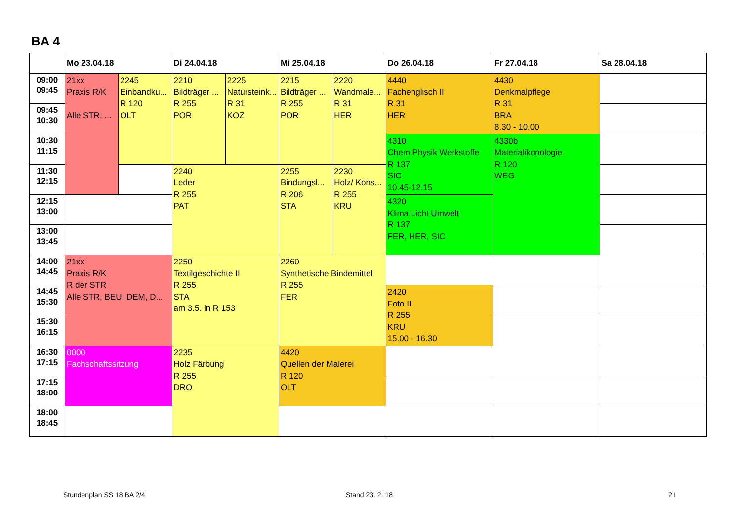BA 4
| | Mo 23.04.18 | | Di 24.04.18 | | Mi 25.04.18 | | Do 26.04.18 | Fr 27.04.18 | Sa 28.04.18 |
| --- | --- | --- | --- | --- | --- | --- | --- | --- | --- |
| 09:00 09:45 | 21xx Praxis R/K Alle STR, ... | 2245 Einbandku... R 120 OLT | 2210 Bildträger ... R 255 POR | 2225 Natursteink... R 31 KOZ | 2215 Bildträger ... R 255 POR | 2220 Wandmale... R 31 HER | 4440 Fachenglisch II R 31 HER | 4430 Denkmalpflege R 31 BRA 8.30 - 10.00 | |
| 09:45 10:30 | | | | | | | | | |
| 10:30 11:15 | | | | | | | 4310 Chem Physik Werkstoffe R 137 SIC 10.45-12.15 | 4330b Materialikonologie R 120 WEG | |
| 11:30 12:15 | | | 2240 Leder R 255 PAT | | 2255 Bindungsl... R 206 STA | 2230 Holz/ Kons... R 255 KRU | | | |
| 12:15 13:00 | | | | | | | 4320 Klima Licht Umwelt R 137 FER, HER, SIC | | |
| 13:00 13:45 | | | | | | | | | |
| 14:00 14:45 | 21xx Praxis R/K R der STR Alle STR, BEU, DEM, D... | | 2250 Textilgeschichte II R 255 STA am 3.5. in R 153 | | 2260 Synthetische Bindemittel R 255 FER | | | | |
| 14:45 15:30 | | | | | | | 2420 Foto II R 255 KRU 15.00 - 16.30 | | |
| 15:30 16:15 | | | | | | | | | |
| 16:30 17:15 | 0000 Fachschaftssitzung | | 2235 Holz Färbung R 255 DRO | | 4420 Quellen der Malerei R 120 OLT | | | | |
| 17:15 18:00 | | | | | | | | | |
| 18:00 18:45 | | | | | | | | | |
Stundenplan SS 18 BA 2/4 Stand 23. 2. 18 21